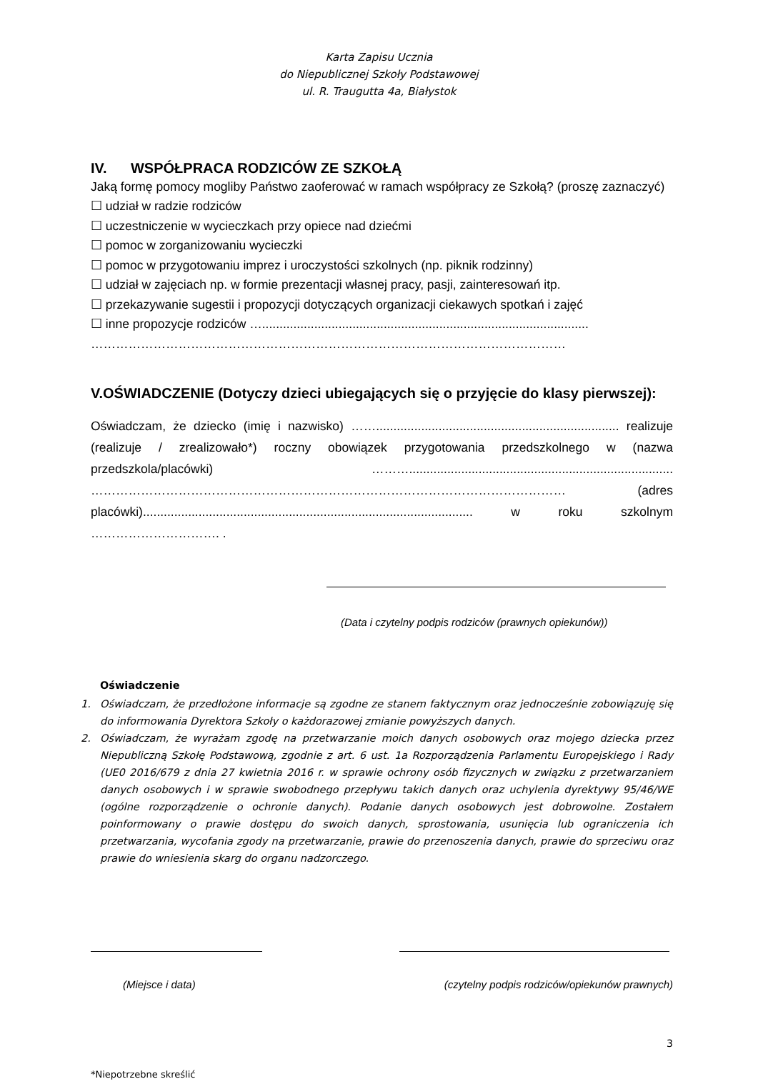Karta Zapisu Ucznia
do Niepublicznej Szkoły Podstawowej
ul. R. Traugutta 4a, Białystok
IV. WSPÓŁPRACA RODZICÓW ZE SZKOŁĄ
Jaką formę pomocy mogliby Państwo zaoferować w ramach współpracy ze Szkołą? (proszę zaznaczyć)
☐ udział w radzie rodziców
☐ uczestniczenie w wycieczkach przy opiece nad dziećmi
☐ pomoc w zorganizowaniu wycieczki
☐ pomoc w przygotowaniu imprez i uroczystości szkolnych (np. piknik rodzinny)
☐ udział w zajęciach np. w formie prezentacji własnej pracy, pasji, zainteresowań itp.
☐ przekazywanie sugestii i propozycji dotyczących organizacji ciekawych spotkań i zajęć
☐ inne propozycje rodziców …..............................................................................................
……………………………………………………………………………………………………
V.OŚWIADCZENIE (Dotyczy dzieci ubiegających się o przyjęcie do klasy pierwszej):
Oświadczam, że dziecko (imię i nazwisko) ……...................................................................... realizuje (realizuje / zrealizowało*) roczny obowiązek przygotowania przedszkolnego w (nazwa przedszkola/placówki) ………............................................................................ …………………………………………………………………………………………………… (adres placówki)............................................................................................... w roku szkolnym …………………………. .
(Data i czytelny podpis rodziców (prawnych opiekunów))
Oświadczenie
1. Oświadczam, że przedłożone informacje są zgodne ze stanem faktycznym oraz jednocześnie zobowiązuję się do informowania Dyrektora Szkoły o każdorazowej zmianie powyższych danych.
2. Oświadczam, że wyrażam zgodę na przetwarzanie moich danych osobowych oraz mojego dziecka przez Niepubliczną Szkołę Podstawową, zgodnie z art. 6 ust. 1a Rozporządzenia Parlamentu Europejskiego i Rady (UE0 2016/679 z dnia 27 kwietnia 2016 r. w sprawie ochrony osób fizycznych w związku z przetwarzaniem danych osobowych i w sprawie swobodnego przepływu takich danych oraz uchylenia dyrektywy 95/46/WE (ogólne rozporządzenie o ochronie danych). Podanie danych osobowych jest dobrowolne. Zostałem poinformowany o prawie dostępu do swoich danych, sprostowania, usunięcia lub ograniczenia ich przetwarzania, wycofania zgody na przetwarzanie, prawie do przenoszenia danych, prawie do sprzeciwu oraz prawie do wniesienia skarg do organu nadzorczego.
(Miejsce i data) (czytelny podpis rodziców/opiekunów prawnych)
3
*Niepotrzebne skreślić